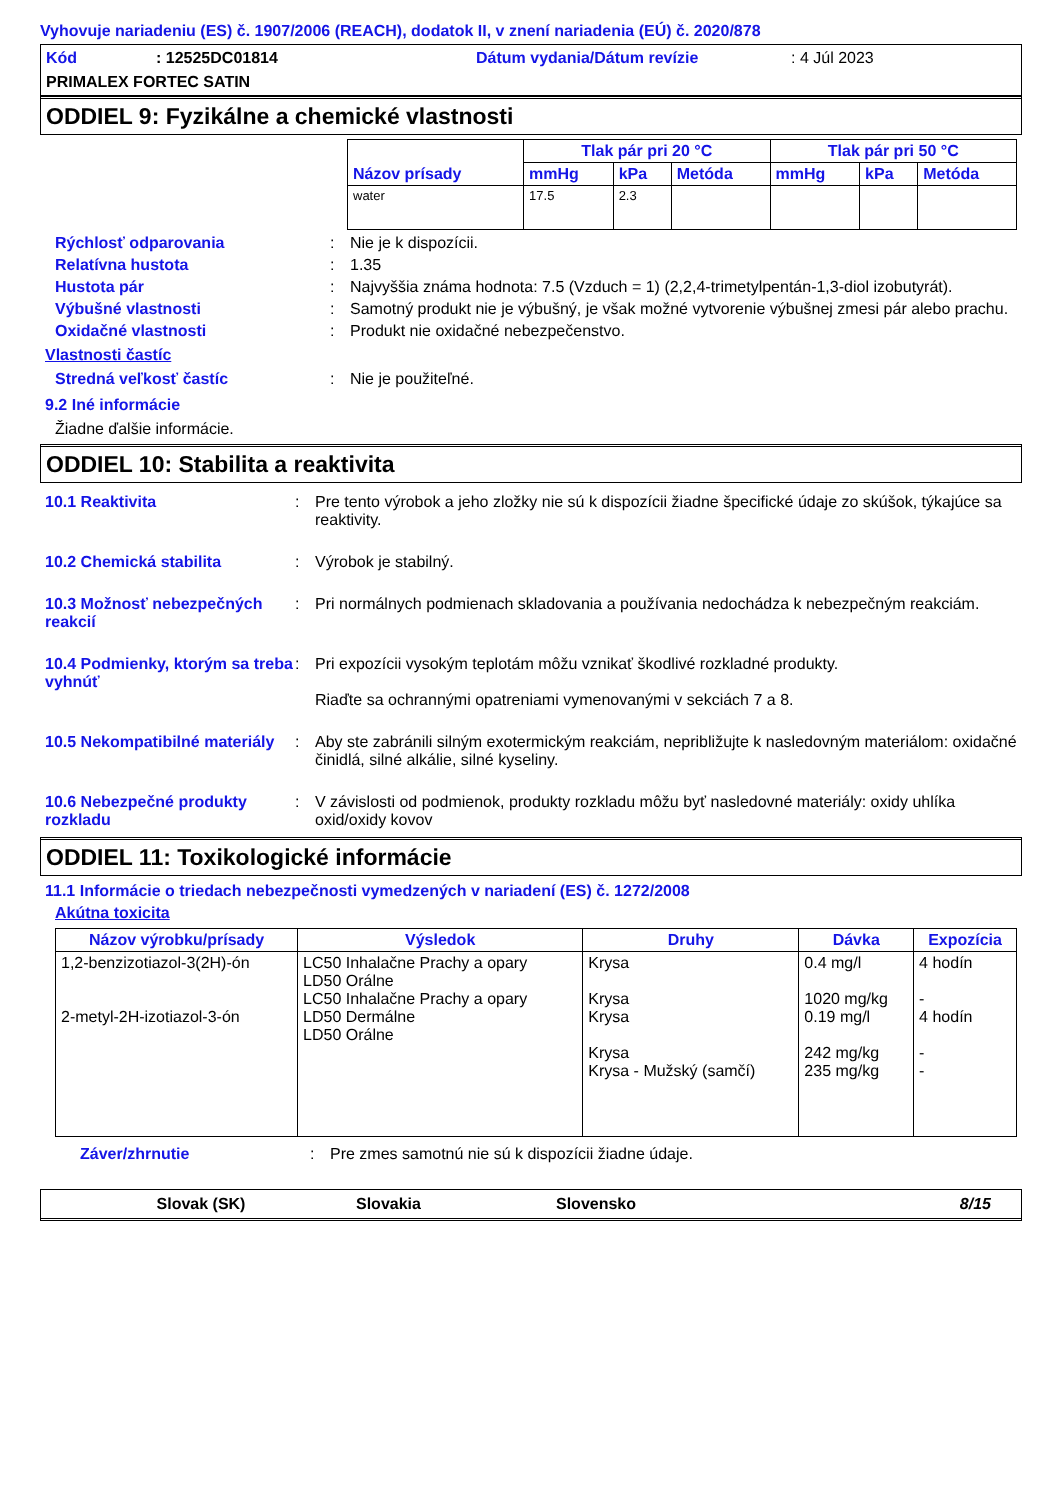Vyhovuje nariadeniu (ES) č. 1907/2006 (REACH), dodatok II, v znení nariadenia (EÚ) č. 2020/878
Kód: 12525DC01814 Dátum vydania/Dátum revízie: 4 Júl 2023 PRIMALEX FORTEC SATIN
ODDIEL 9: Fyzikálne a chemické vlastnosti
| Názov prísady | Tlak pár pri 20 °C | | | Tlak pár pri 50 °C | | |
| --- | --- | --- | --- | --- | --- | --- |
| | mmHg | kPa | Metóda | mmHg | kPa | Metóda |
| water | 17.5 | 2.3 | | | | |
Rýchlosť odparovania: Nie je k dispozícii.
Relatívna hustota: 1.35
Hustota pár: Najvyššia známa hodnota: 7.5 (Vzduch = 1) (2,2,4-trimetylpentán-1,3-diol izobutyrát).
Výbušné vlastnosti: Samotný produkt nie je výbušný, je však možné vytvorenie výbušnej zmesi pár alebo prachu.
Oxidačné vlastnosti: Produkt nie oxidačné nebezpečenstvo.
Vlastnosti častíc
Stredná veľkosť častíc: Nie je použiteľné.
9.2 Iné informácie
Žiadne ďalšie informácie.
ODDIEL 10: Stabilita a reaktivita
10.1 Reaktivita: Pre tento výrobok a jeho zložky nie sú k dispozícii žiadne špecifické údaje zo skúšok, týkajúce sa reaktivity.
10.2 Chemická stabilita: Výrobok je stabilný.
10.3 Možnosť nebezpečných reakcií: Pri normálnych podmienach skladovania a používania nedochádza k nebezpečným reakciám.
10.4 Podmienky, ktorým sa treba vyhnúť: Pri expozícii vysokým teplotám môžu vznikať škodlivé rozkladné produkty.
Riaďte sa ochrannými opatreniami vymenovanými v sekciách 7 a 8.
10.5 Nekompatibilné materiály: Aby ste zabránili silným exotermickým reakciám, nepribližujte k nasledovným materiálom: oxidačné činidlá, silné alkálie, silné kyseliny.
10.6 Nebezpečné produkty rozkladu: V závislosti od podmienok, produkty rozkladu môžu byť nasledovné materiály: oxidy uhlíka oxid/oxidy kovov
ODDIEL 11: Toxikologické informácie
11.1 Informácie o triedach nebezpečnosti vymedzených v nariadení (ES) č. 1272/2008
Akútna toxicita
| Názov výrobku/prísady | Výsledok | Druhy | Dávka | Expozícia |
| --- | --- | --- | --- | --- |
| 1,2-benzizotiazol-3(2H)-ón 2-metyl-2H-izotiazol-3-ón | LC50 Inhalačne Prachy a opary LD50 Orálne LC50 Inhalačne Prachy a opary LD50 Dermálne LD50 Orálne | Krysa Krysa Krysa Krysa Krysa - Mužský (samčí) | 0.4 mg/l 1020 mg/kg 0.19 mg/l 242 mg/kg 235 mg/kg | 4 hodín - 4 hodín - - |
Záver/zhrnutie: Pre zmes samotnú nie sú k dispozícii žiadne údaje.
Slovak (SK) Slovakia Slovensko 8/15